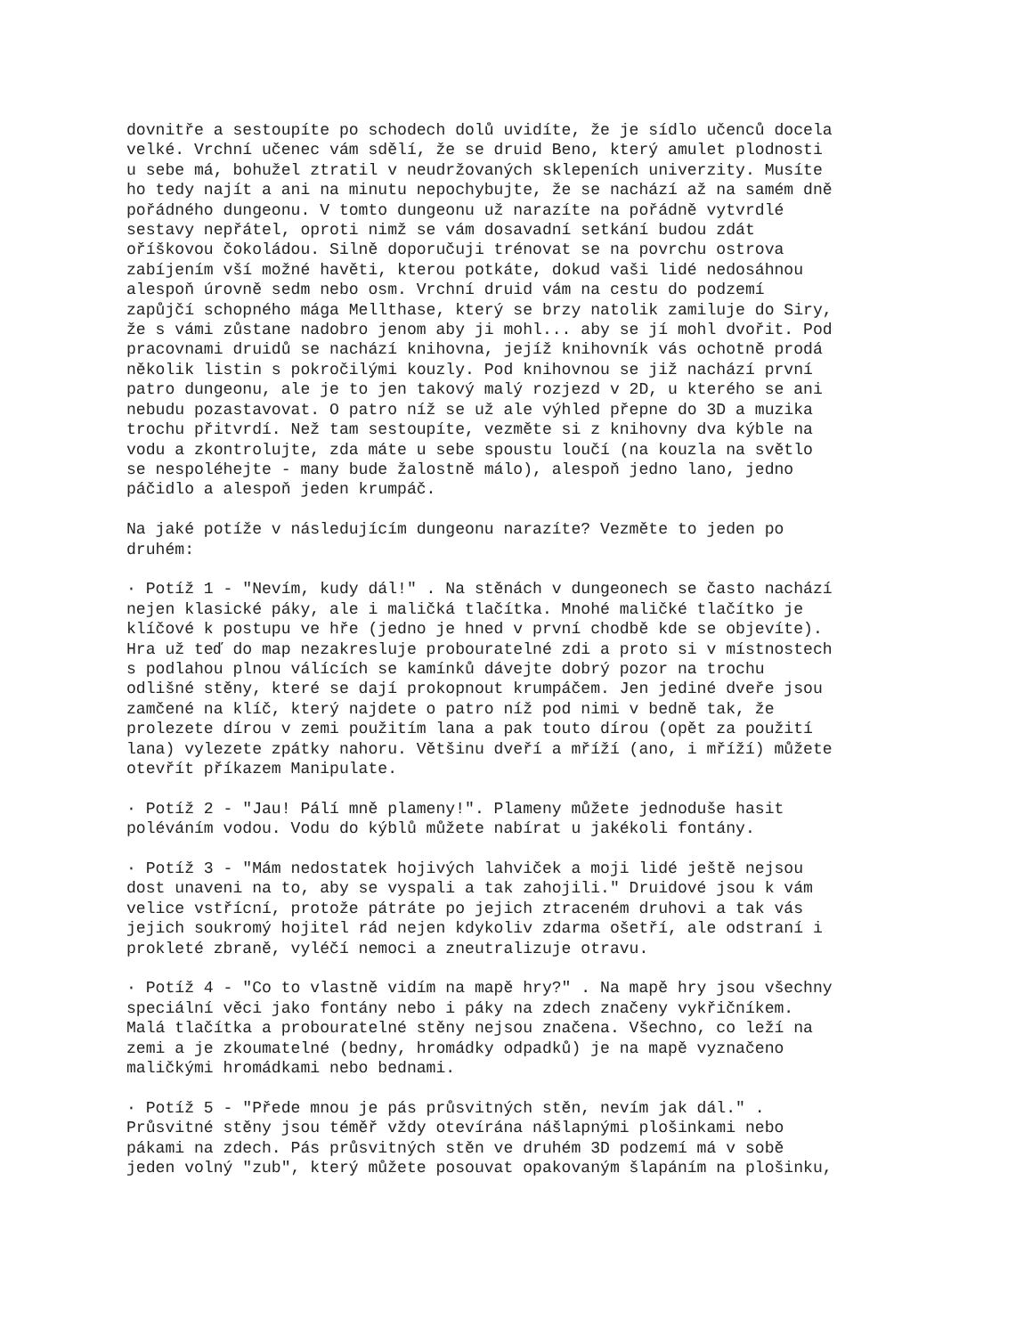dovnitře a sestoupíte po schodech dolů uvidíte, že je sídlo učenců docela velké. Vrchní učenec vám sdělí, že se druid Beno, který amulet plodnosti u sebe má, bohužel ztratil v neudržovaných sklepeních univerzity. Musíte ho tedy najít a ani na minutu nepochybujte, že se nachází až na samém dně pořádného dungeonu. V tomto dungeonu už narazíte na pořádně vytvrdlé sestavy nepřátel, oproti nimž se vám dosavadní setkání budou zdát oříškovou čokoládou. Silně doporučuji trénovat se na povrchu ostrova zabíjením vší možné havěti, kterou potkáte, dokud vaši lidé nedosáhnou alespoň úrovně sedm nebo osm. Vrchní druid vám na cestu do podzemí zapůjčí schopného mága Mellthase, který se brzy natolik zamiluje do Siry, že s vámi zůstane nadobro jenom aby ji mohl... aby se jí mohl dvořit. Pod pracovnami druidů se nachází knihovna, jejíž knihovník vás ochotně prodá několik listin s pokročilými kouzly. Pod knihovnou se již nachází první patro dungeonu, ale je to jen takový malý rozjezd v 2D, u kterého se ani nebudu pozastavovat. O patro níž se už ale výhled přepne do 3D a muzika trochu přitvrdí. Než tam sestoupíte, vezměte si z knihovny dva kýble na vodu a zkontrolujte, zda máte u sebe spoustu loučí (na kouzla na světlo se nespoléhejte - many bude žalostně málo), alespoň jedno lano, jedno páčidlo a alespoň jeden krumpáč.
Na jaké potíže v následujícím dungeonu narazíte? Vezměte to jeden po druhém:
· Potíž 1 - "Nevím, kudy dál!" . Na stěnách v dungeonech se často nachází nejen klasické páky, ale i maličká tlačítka. Mnohé maličké tlačítko je klíčové k postupu ve hře (jedno je hned v první chodbě kde se objevíte). Hra už teď do map nezakresluje probouratelné zdi a proto si v místnostech s podlahou plnou válících se kamínků dávejte dobrý pozor na trochu odlišné stěny, které se dají prokopnout krumpáčem. Jen jediné dveře jsou zamčené na klíč, který najdete o patro níž pod nimi v bedně tak, že prolezete dírou v zemi použitím lana a pak touto dírou (opět za použití lana) vylezete zpátky nahoru. Většinu dveří a mříží (ano, i mříží) můžete otevřít příkazem Manipulate.
· Potíž 2 - "Jau! Pálí mně plameny!". Plameny můžete jednoduše hasit poléváním vodou. Vodu do kýblů můžete nabírat u jakékoli fontány.
· Potíž 3 - "Mám nedostatek hojivých lahviček a moji lidé ještě nejsou dost unaveni na to, aby se vyspali a tak zahojili." Druidové jsou k vám velice vstřícní, protože pátráte po jejich ztraceném druhovi a tak vás jejich soukromý hojitel rád nejen kdykoliv zdarma ošetří, ale odstraní i prokleté zbraně, vyléčí nemoci a zneutralizuje otravu.
· Potíž 4 - "Co to vlastně vidím na mapě hry?" . Na mapě hry jsou všechny speciální věci jako fontány nebo i páky na zdech značeny vykřičníkem. Malá tlačítka a probouratelné stěny nejsou značena. Všechno, co leží na zemi a je zkoumatelné (bedny, hromádky odpadků) je na mapě vyznačeno maličkými hromádkami nebo bednami.
· Potíž 5 - "Přede mnou je pás průsvitných stěn, nevím jak dál." . Průsvitné stěny jsou téměř vždy otevírána nášlapnými plošinkami nebo pákami na zdech. Pás průsvitných stěn ve druhém 3D podzemí má v sobě jeden volný "zub", který můžete posouvat opakovaným šlapáním na plošinku,